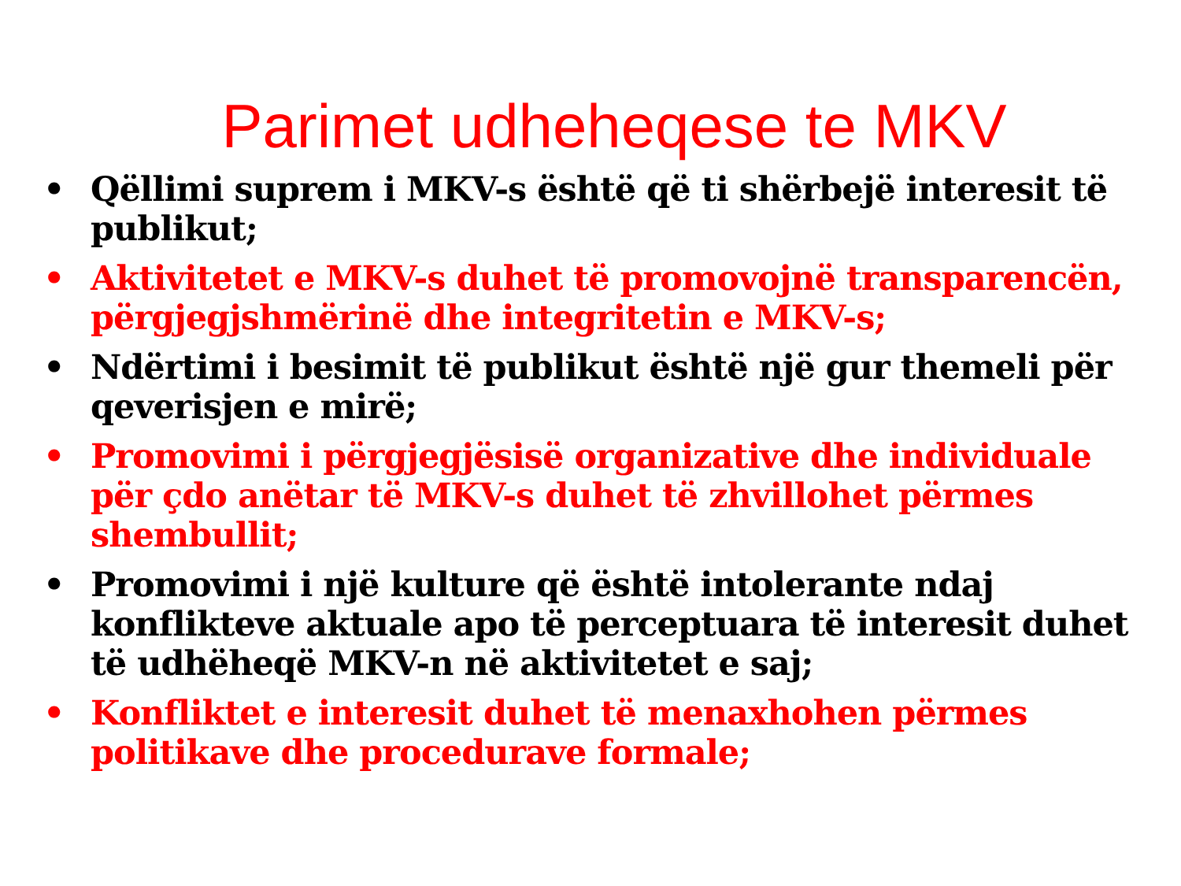Parimet udheheqese te MKV
• Qëllimi suprem i MKV-s është që ti shërbejë interesit të publikut;
• Aktivitetet e MKV-s duhet të promovojnë transparencën, përgjegjshmërinë dhe integritetin e MKV-s;
• Ndërtimi i besimit të publikut është një gur themeli për qeverisjen e mirë;
• Promovimi i përgjegjësisë organizative dhe individuale për çdo anëtar të MKV-s duhet të zhvillohet përmes shembullit;
• Promovimi i një kulture që është intolerante ndaj konflikteve aktuale apo të perceptuara të interesit duhet të udhëheqë MKV-n në aktivitetet e saj;
• Konfliktet e interesit duhet të menaxhohen përmes politikave dhe procedurave formale;